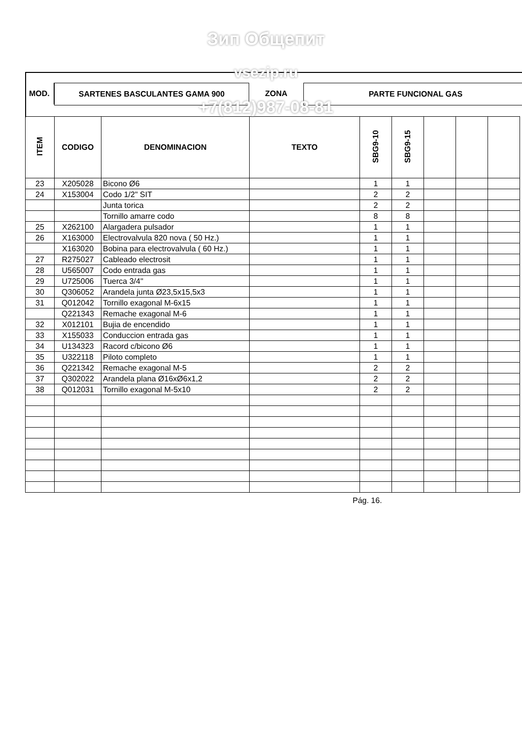MOD. SARTENES BASCULANTES GAMA 900 ZONA PARTE FUNCIONAL GAS
| ITEM | CODIGO | DENOMINACION | TEXTO | SBG9-10 | SBG9-15 | | | |
| --- | --- | --- | --- | --- | --- | --- | --- | --- |
| 23 | X205028 | Bicono Ø6 | | 1 | 1 | | | |
| 24 | X153004 | Codo 1/2" SIT | | 2 | 2 | | | |
| | | Junta torica | | 2 | 2 | | | |
| | | Tornillo amarre codo | | 8 | 8 | | | |
| 25 | X262100 | Alargadera pulsador | | 1 | 1 | | | |
| 26 | X163000 | Electrovalvula 820 nova ( 50 Hz.) | | 1 | 1 | | | |
| | X163020 | Bobina para electrovalvula ( 60 Hz.) | | 1 | 1 | | | |
| 27 | R275027 | Cableado electrosit | | 1 | 1 | | | |
| 28 | U565007 | Codo entrada gas | | 1 | 1 | | | |
| 29 | U725006 | Tuerca 3/4'' | | 1 | 1 | | | |
| 30 | Q306052 | Arandela junta Ø23,5x15,5x3 | | 1 | 1 | | | |
| 31 | Q012042 | Tornillo exagonal M-6x15 | | 1 | 1 | | | |
| | Q221343 | Remache exagonal M-6 | | 1 | 1 | | | |
| 32 | X012101 | Bujia de encendido | | 1 | 1 | | | |
| 33 | X155033 | Conduccion entrada gas | | 1 | 1 | | | |
| 34 | U134323 | Racord c/bicono Ø6 | | 1 | 1 | | | |
| 35 | U322118 | Piloto completo | | 1 | 1 | | | |
| 36 | Q221342 | Remache exagonal M-5 | | 2 | 2 | | | |
| 37 | Q302022 | Arandela plana Ø16xØ6x1,2 | | 2 | 2 | | | |
| 38 | Q012031 | Tornillo exagonal M-5x10 | | 2 | 2 | | | |
Pág. 16.
Зип Общепит
vsezip.ru
+7(812)987-08-81